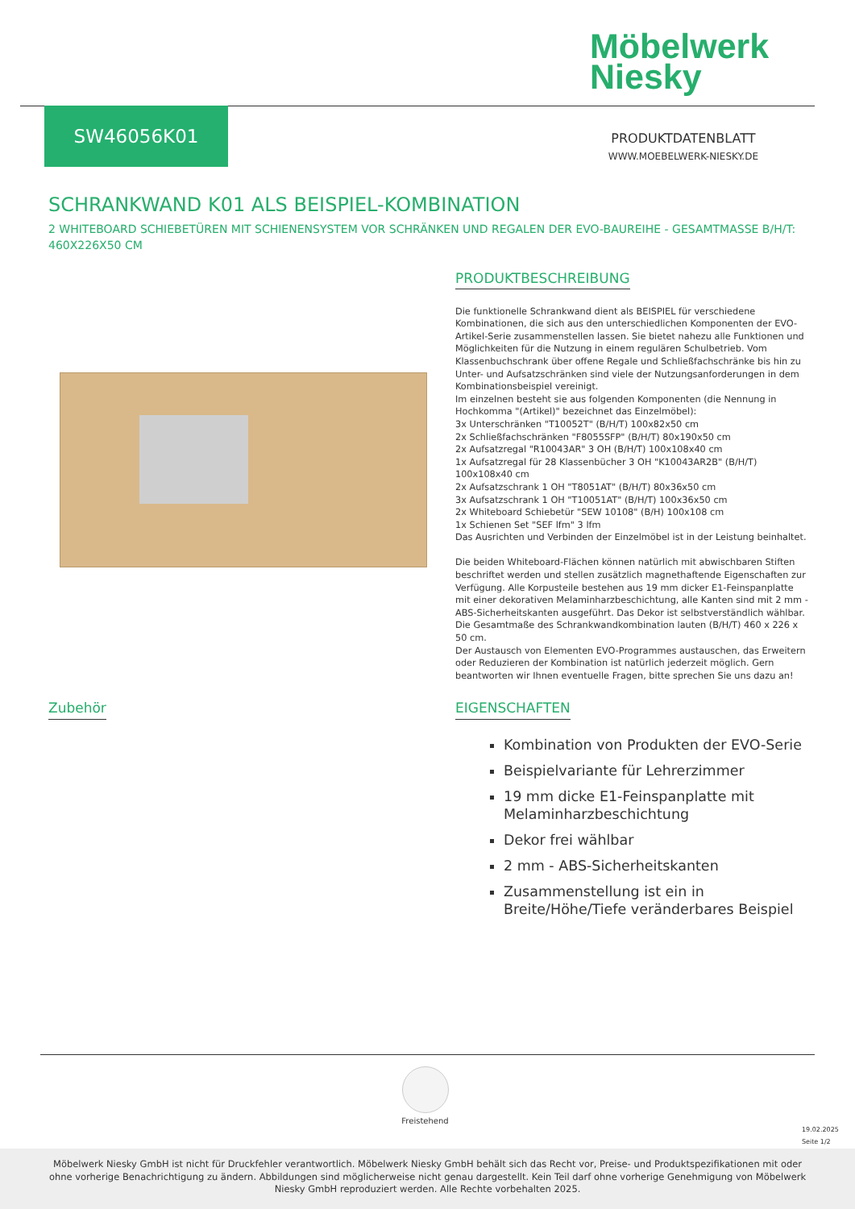Möbelwerk
Niesky
SW46056K01
PRODUKTDATENBLATT
WWW.MOEBELWERK-NIESKY.DE
SCHRANKWAND K01 ALS BEISPIEL-KOMBINATION
2 WHITEBOARD SCHIEBETÜREN MIT SCHIENENSYSTEM VOR SCHRÄNKEN UND REGALEN DER EVO-BAUREIHE - GESAMTMASSE B/H/T: 460X226X50 CM
PRODUKTBESCHREIBUNG
Die funktionelle Schrankwand dient als BEISPIEL für verschiedene Kombinationen, die sich aus den unterschiedlichen Komponenten der EVO-Artikel-Serie zusammenstellen lassen. Sie bietet nahezu alle Funktionen und Möglichkeiten für die Nutzung in einem regulären Schulbetrieb. Vom Klassenbuchschrank über offene Regale und Schließfachschränke bis hin zu Unter- und Aufsatzschränken sind viele der Nutzungsanforderungen in dem Kombinationsbeispiel vereinigt.
Im einzelnen besteht sie aus folgenden Komponenten (die Nennung in Hochkomma "(Artikel)" bezeichnet das Einzelmöbel):
3x Unterschränken "T10052T" (B/H/T) 100x82x50 cm
2x Schließfachschränken "F8055SFP" (B/H/T) 80x190x50 cm
2x Aufsatzregal "R10043AR" 3 OH (B/H/T) 100x108x40 cm
1x Aufsatzregal für 28 Klassenbücher 3 OH "K10043AR2B" (B/H/T) 100x108x40 cm
2x Aufsatzschrank 1 OH "T8051AT" (B/H/T) 80x36x50 cm
3x Aufsatzschrank 1 OH "T10051AT" (B/H/T) 100x36x50 cm
2x Whiteboard Schiebetür "SEW 10108" (B/H) 100x108 cm
1x Schienen Set "SEF lfm" 3 lfm
Das Ausrichten und Verbinden der Einzelmöbel ist in der Leistung beinhaltet.
Die beiden Whiteboard-Flächen können natürlich mit abwischbaren Stiften beschriftet werden und stellen zusätzlich magnethaftende Eigenschaften zur Verfügung. Alle Korpusteile bestehen aus 19 mm dicker E1-Feinspanplatte mit einer dekorativen Melaminharzbeschichtung, alle Kanten sind mit 2 mm - ABS-Sicherheitskanten ausgeführt. Das Dekor ist selbstverständlich wählbar.
Die Gesamtmaße des Schrankwandkombination lauten (B/H/T) 460 x 226 x 50 cm.
Der Austausch von Elementen EVO-Programmes austauschen, das Erweitern oder Reduzieren der Kombination ist natürlich jederzeit möglich. Gern beantworten wir Ihnen eventuelle Fragen, bitte sprechen Sie uns dazu an!
Zubehör
EIGENSCHAFTEN
Kombination von Produkten der EVO-Serie
Beispielvariante für Lehrerzimmer
19 mm dicke E1-Feinspanplatte mit Melaminharzbeschichtung
Dekor frei wählbar
2 mm - ABS-Sicherheitskanten
Zusammenstellung ist ein in Breite/Höhe/Tiefe veränderbares Beispiel
Freistehend
19.02.2025
Seite 1/2
Möbelwerk Niesky GmbH ist nicht für Druckfehler verantwortlich. Möbelwerk Niesky GmbH behält sich das Recht vor, Preise- und Produktspezifikationen mit oder ohne vorherige Benachrichtigung zu ändern. Abbildungen sind möglicherweise nicht genau dargestellt. Kein Teil darf ohne vorherige Genehmigung von Möbelwerk Niesky GmbH reproduziert werden. Alle Rechte vorbehalten 2025.